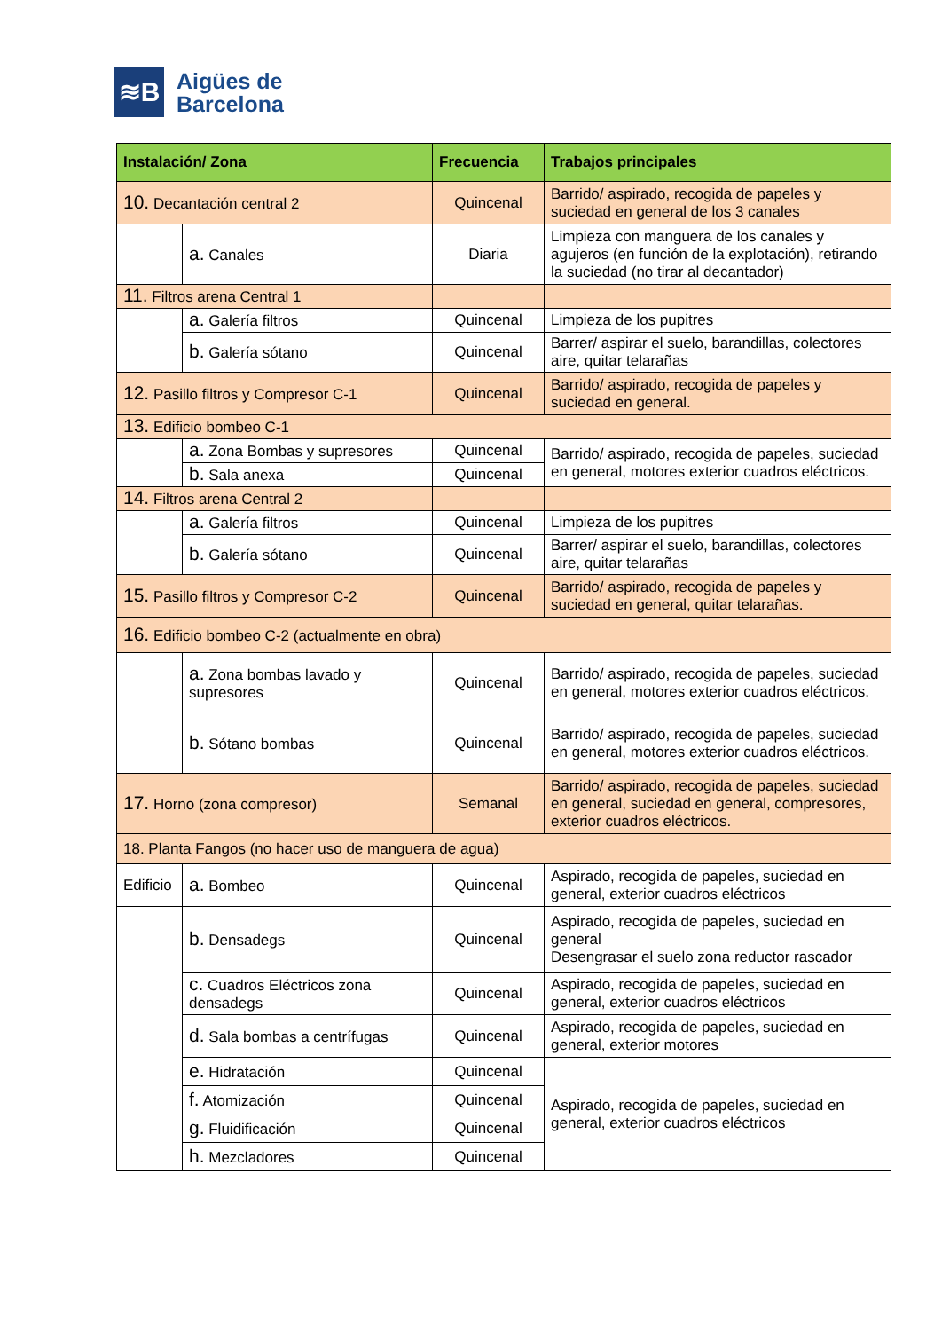≋B
Aigües de
Barcelona
| Instalación/ Zona | | Frecuencia | Trabajos principales |
| --- | --- | --- | --- |
| 10. Decantación central 2 | | Quincenal | Barrido/ aspirado, recogida de papeles y suciedad en general de los 3 canales |
| | a. Canales | Diaria | Limpieza con manguera de los canales y agujeros (en función de la explotación), retirando la suciedad (no tirar al decantador) |
| 11. Filtros arena Central 1 | | | |
| | a. Galería filtros | Quincenal | Limpieza de los pupitres |
| | b. Galería sótano | Quincenal | Barrer/ aspirar el suelo, barandillas, colectores aire, quitar telarañas |
| 12. Pasillo filtros y Compresor C-1 | | Quincenal | Barrido/ aspirado, recogida de papeles y suciedad en general. |
| 13. Edificio bombeo C-1 | | | |
| | a. Zona Bombas y supresores | Quincenal | Barrido/ aspirado, recogida de papeles, suciedad en general, motores exterior cuadros eléctricos. |
| | b. Sala anexa | Quincenal | |
| 14. Filtros arena Central 2 | | | |
| | a. Galería filtros | Quincenal | Limpieza de los pupitres |
| | b. Galería sótano | Quincenal | Barrer/ aspirar el suelo, barandillas, colectores aire, quitar telarañas |
| 15. Pasillo filtros y Compresor C-2 | | Quincenal | Barrido/ aspirado, recogida de papeles y suciedad en general, quitar telarañas. |
| 16. Edificio bombeo C-2 (actualmente en obra) | | | |
| | a. Zona bombas lavado y supresores | Quincenal | Barrido/ aspirado, recogida de papeles, suciedad en general, motores exterior cuadros eléctricos. |
| | b. Sótano bombas | Quincenal | Barrido/ aspirado, recogida de papeles, suciedad en general, motores exterior cuadros eléctricos. |
| 17. Horno (zona compresor) | | Semanal | Barrido/ aspirado, recogida de papeles, suciedad en general, suciedad en general, compresores, exterior cuadros eléctricos. |
| 18. Planta Fangos (no hacer uso de manguera de agua) | | | |
| Edificio | a. Bombeo | Quincenal | Aspirado, recogida de papeles, suciedad en general, exterior cuadros eléctricos |
| | b. Densadegs | Quincenal | Aspirado, recogida de papeles, suciedad en general Desengrasar el suelo zona reductor rascador |
| | c. Cuadros Eléctricos zona densadegs | Quincenal | Aspirado, recogida de papeles, suciedad en general, exterior cuadros eléctricos |
| | d. Sala bombas a centrífugas | Quincenal | Aspirado, recogida de papeles, suciedad en general, exterior motores |
| | e. Hidratación | Quincenal | Aspirado, recogida de papeles, suciedad en general, exterior cuadros eléctricos |
| | f. Atomización | Quincenal | |
| | g. Fluidificación | Quincenal | |
| | h. Mezcladores | Quincenal | |